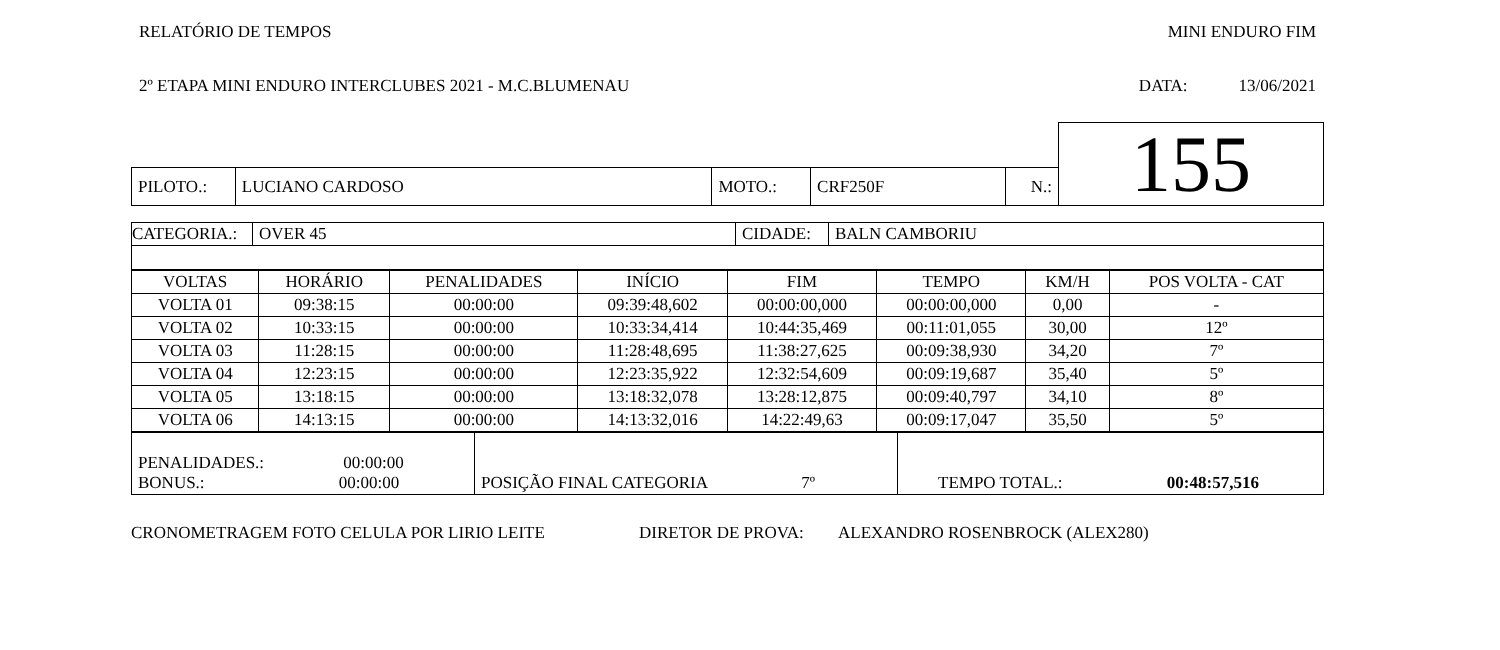RELATÓRIO DE TEMPOS MINI ENDURO FIM
2º ETAPA MINI ENDURO INTERCLUBES 2021 - M.C.BLUMENAU DATA: 13/06/2021
| | | | | | 155 |
| PILOTO.: | LUCIANO CARDOSO | MOTO.: | CRF250F | N.: | |
| CATEGORIA.: | OVER 45 | CIDADE: | BALN CAMBORIU |
| VOLTAS | HORÁRIO | PENALIDADES | INÍCIO | FIM | TEMPO | KM/H | POS VOLTA - CAT |
| --- | --- | --- | --- | --- | --- | --- | --- |
| VOLTA 01 | 09:38:15 | 00:00:00 | 09:39:48,602 | 00:00:00,000 | 00:00:00,000 | 0,00 | - |
| VOLTA 02 | 10:33:15 | 00:00:00 | 10:33:34,414 | 10:44:35,469 | 00:11:01,055 | 30,00 | 12º |
| VOLTA 03 | 11:28:15 | 00:00:00 | 11:28:48,695 | 11:38:27,625 | 00:09:38,930 | 34,20 | 7º |
| VOLTA 04 | 12:23:15 | 00:00:00 | 12:23:35,922 | 12:32:54,609 | 00:09:19,687 | 35,40 | 5º |
| VOLTA 05 | 13:18:15 | 00:00:00 | 13:18:32,078 | 13:28:12,875 | 00:09:40,797 | 34,10 | 8º |
| VOLTA 06 | 14:13:15 | 00:00:00 | 14:13:32,016 | 14:22:49,63 | 00:09:17,047 | 35,50 | 5º |
| PENALIDADES.: 00:00:00 BONUS.: 00:00:00 | POSIÇÃO FINAL CATEGORIA 7º | TEMPO TOTAL.: 00:48:57,516 |
CRONOMETRAGEM FOTO CELULA POR LIRIO LEITE DIRETOR DE PROVA: ALEXANDRO ROSENBROCK (ALEX280)